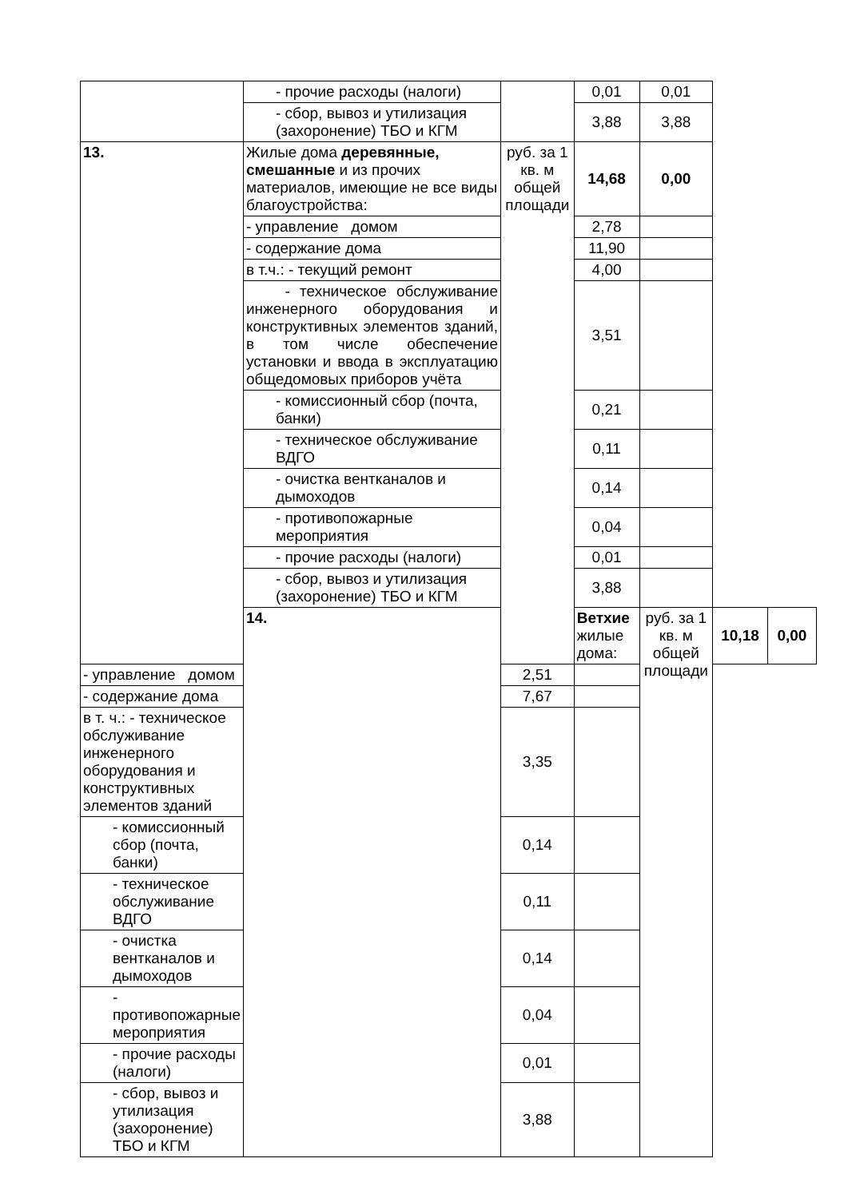| | - прочие расходы (налоги) | | 0,01 | 0,01 | | |
| | - сбор, вывоз и утилизация (захоронение) ТБО и КГМ | | 3,88 | 3,88 | | |
| 13. | Жилые дома деревянные, смешанные и из прочих материалов, имеющие не все виды благоустройства: | руб. за 1 кв. м общей площади | 14,68 | 0,00 | | |
| | - управление домом | | 2,78 | | | |
| | - содержание дома | | 11,90 | | | |
| | в т.ч.: - текущий ремонт | | 4,00 | | | |
| | - техническое обслуживание инженерного оборудования и конструктивных элементов зданий, в том числе обеспечение установки и ввода в эксплуатацию общедомовых приборов учёта | | 3,51 | | | |
| | - комиссионный сбор (почта, банки) | | 0,21 | | | |
| | - техническое обслуживание ВДГО | | 0,11 | | | |
| | - очистка вентканалов и дымоходов | | 0,14 | | | |
| | - противопожарные мероприятия | | 0,04 | | | |
| | - прочие расходы (налоги) | | 0,01 | | | |
| | - сбор, вывоз и утилизация (захоронение) ТБО и КГМ | | 3,88 | | | |
| | 14. | | Ветхие жилые дома: | руб. за 1 кв. м общей площади | 10,18 | 0,00 |
| - управление домом | | 2,51 | | | | |
| - содержание дома | | 7,67 | | | | |
| в т. ч.: - техническое обслуживание инженерного оборудования и конструктивных элементов зданий | | 3,35 | | | | |
| - комиссионный сбор (почта, банки) | | 0,14 | | | | |
| - техническое обслуживание ВДГО | | 0,11 | | | | |
| - очистка вентканалов и дымоходов | | 0,14 | | | | |
| - противопожарные мероприятия | | 0,04 | | | | |
| - прочие расходы (налоги) | | 0,01 | | | | |
| - сбор, вывоз и утилизация (захоронение) ТБО и КГМ | | 3,88 | | | | |